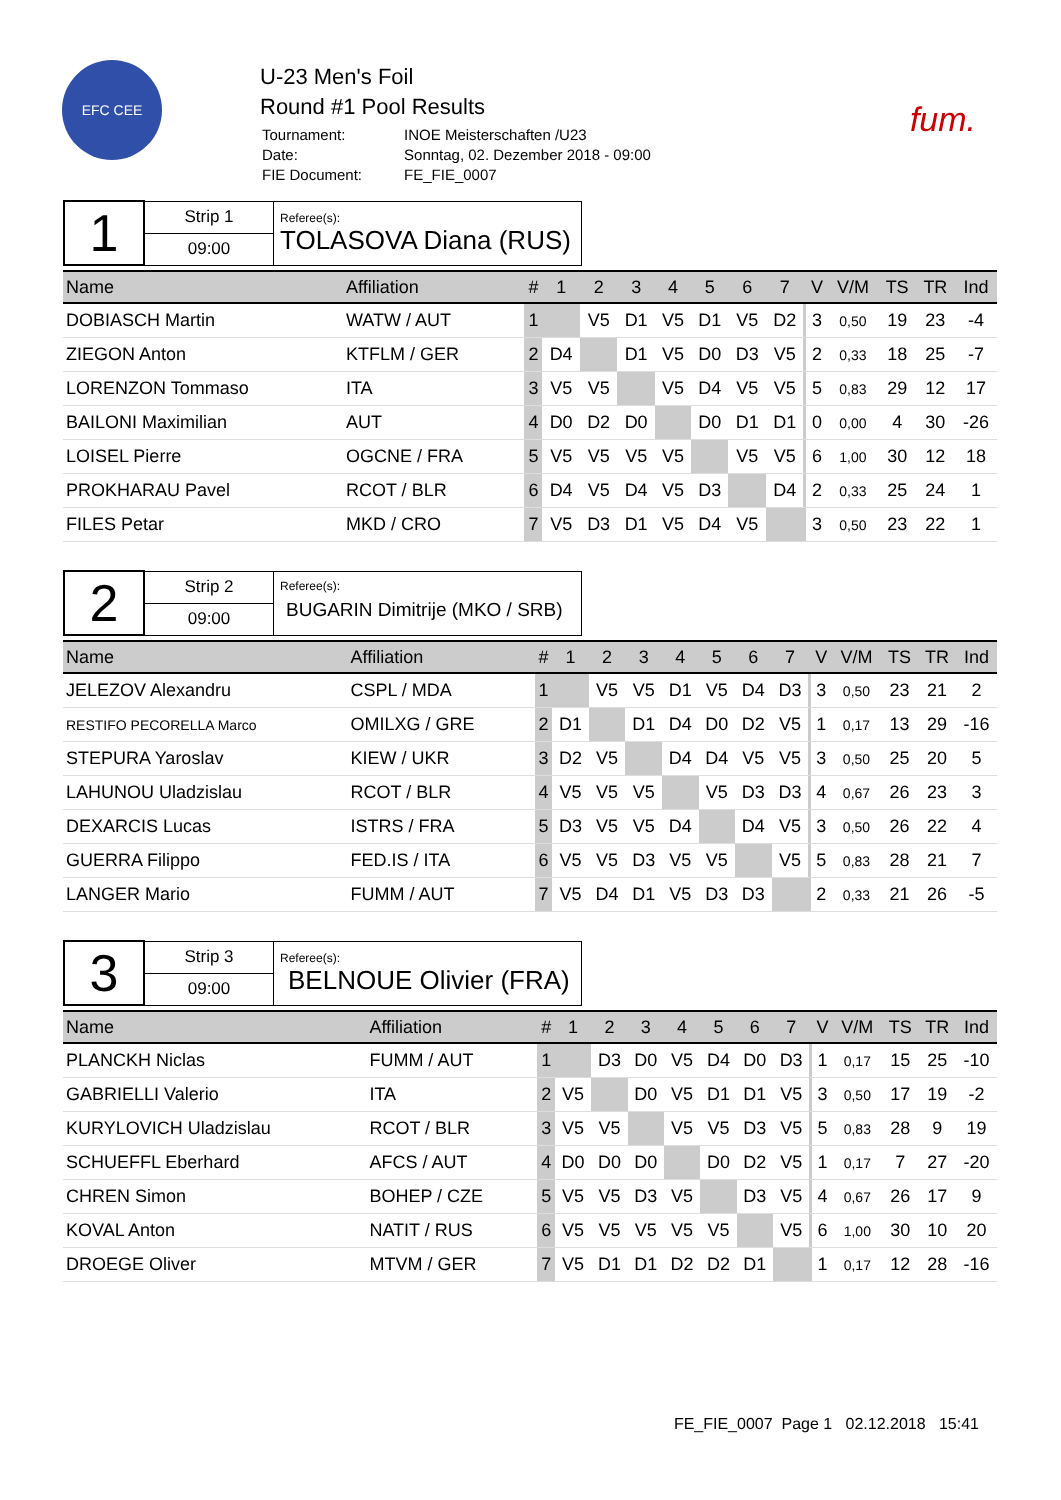EFC CEE
U-23 Men's Foil
Round #1 Pool Results
| Tournament: | INOE Meisterschaften /U23 |
| Date: | Sonntag, 02. Dezember 2018 - 09:00 |
| FIE Document: | FE_FIE_0007 |
fum.
| 1 | Strip 1 | Referee(s): TOLASOVA Diana (RUS) |
| | 09:00 | |
| Name | Affiliation | # | 1 | 2 | 3 | 4 | 5 | 6 | 7 | | V | V/M | TS | TR | Ind |
| --- | --- | --- | --- | --- | --- | --- | --- | --- | --- | --- | --- | --- | --- | --- | --- |
| DOBIASCH Martin | WATW / AUT | 1 | | V5 | D1 | V5 | D1 | V5 | D2 | | 3 | 0,50 | 19 | 23 | -4 |
| ZIEGON Anton | KTFLM / GER | 2 | D4 | | D1 | V5 | D0 | D3 | V5 | | 2 | 0,33 | 18 | 25 | -7 |
| LORENZON Tommaso | ITA | 3 | V5 | V5 | | V5 | D4 | V5 | V5 | | 5 | 0,83 | 29 | 12 | 17 |
| BAILONI Maximilian | AUT | 4 | D0 | D2 | D0 | | D0 | D1 | D1 | | 0 | 0,00 | 4 | 30 | -26 |
| LOISEL Pierre | OGCNE / FRA | 5 | V5 | V5 | V5 | V5 | | V5 | V5 | | 6 | 1,00 | 30 | 12 | 18 |
| PROKHARAU Pavel | RCOT / BLR | 6 | D4 | V5 | D4 | V5 | D3 | | D4 | | 2 | 0,33 | 25 | 24 | 1 |
| FILES Petar | MKD / CRO | 7 | V5 | D3 | D1 | V5 | D4 | V5 | | | 3 | 0,50 | 23 | 22 | 1 |
| 2 | Strip 2 | Referee(s): BUGARIN Dimitrije (MKO / SRB) |
| | 09:00 | |
| Name | Affiliation | # | 1 | 2 | 3 | 4 | 5 | 6 | 7 | | V | V/M | TS | TR | Ind |
| --- | --- | --- | --- | --- | --- | --- | --- | --- | --- | --- | --- | --- | --- | --- | --- |
| JELEZOV Alexandru | CSPL / MDA | 1 | | V5 | V5 | D1 | V5 | D4 | D3 | | 3 | 0,50 | 23 | 21 | 2 |
| RESTIFO PECORELLA Marco | OMILXG / GRE | 2 | D1 | | D1 | D4 | D0 | D2 | V5 | | 1 | 0,17 | 13 | 29 | -16 |
| STEPURA Yaroslav | KIEW / UKR | 3 | D2 | V5 | | D4 | D4 | V5 | V5 | | 3 | 0,50 | 25 | 20 | 5 |
| LAHUNOU Uladzislau | RCOT / BLR | 4 | V5 | V5 | V5 | | V5 | D3 | D3 | | 4 | 0,67 | 26 | 23 | 3 |
| DEXARCIS Lucas | ISTRS / FRA | 5 | D3 | V5 | V5 | D4 | | D4 | V5 | | 3 | 0,50 | 26 | 22 | 4 |
| GUERRA Filippo | FED.IS / ITA | 6 | V5 | V5 | D3 | V5 | V5 | | V5 | | 5 | 0,83 | 28 | 21 | 7 |
| LANGER Mario | FUMM / AUT | 7 | V5 | D4 | D1 | V5 | D3 | D3 | | | 2 | 0,33 | 21 | 26 | -5 |
| 3 | Strip 3 | Referee(s): BELNOUE Olivier (FRA) |
| | 09:00 | |
| Name | Affiliation | # | 1 | 2 | 3 | 4 | 5 | 6 | 7 | | V | V/M | TS | TR | Ind |
| --- | --- | --- | --- | --- | --- | --- | --- | --- | --- | --- | --- | --- | --- | --- | --- |
| PLANCKH Niclas | FUMM / AUT | 1 | | D3 | D0 | V5 | D4 | D0 | D3 | | 1 | 0,17 | 15 | 25 | -10 |
| GABRIELLI Valerio | ITA | 2 | V5 | | D0 | V5 | D1 | D1 | V5 | | 3 | 0,50 | 17 | 19 | -2 |
| KURYLOVICH Uladzislau | RCOT / BLR | 3 | V5 | V5 | | V5 | V5 | D3 | V5 | | 5 | 0,83 | 28 | 9 | 19 |
| SCHUEFFL Eberhard | AFCS / AUT | 4 | D0 | D0 | D0 | | D0 | D2 | V5 | | 1 | 0,17 | 7 | 27 | -20 |
| CHREN Simon | BOHEP / CZE | 5 | V5 | V5 | D3 | V5 | | D3 | V5 | | 4 | 0,67 | 26 | 17 | 9 |
| KOVAL Anton | NATIT / RUS | 6 | V5 | V5 | V5 | V5 | V5 | | V5 | | 6 | 1,00 | 30 | 10 | 20 |
| DROEGE Oliver | MTVM / GER | 7 | V5 | D1 | D1 | D2 | D2 | D1 | | | 1 | 0,17 | 12 | 28 | -16 |
FE_FIE_0007 Page 1 02.12.2018 15:41